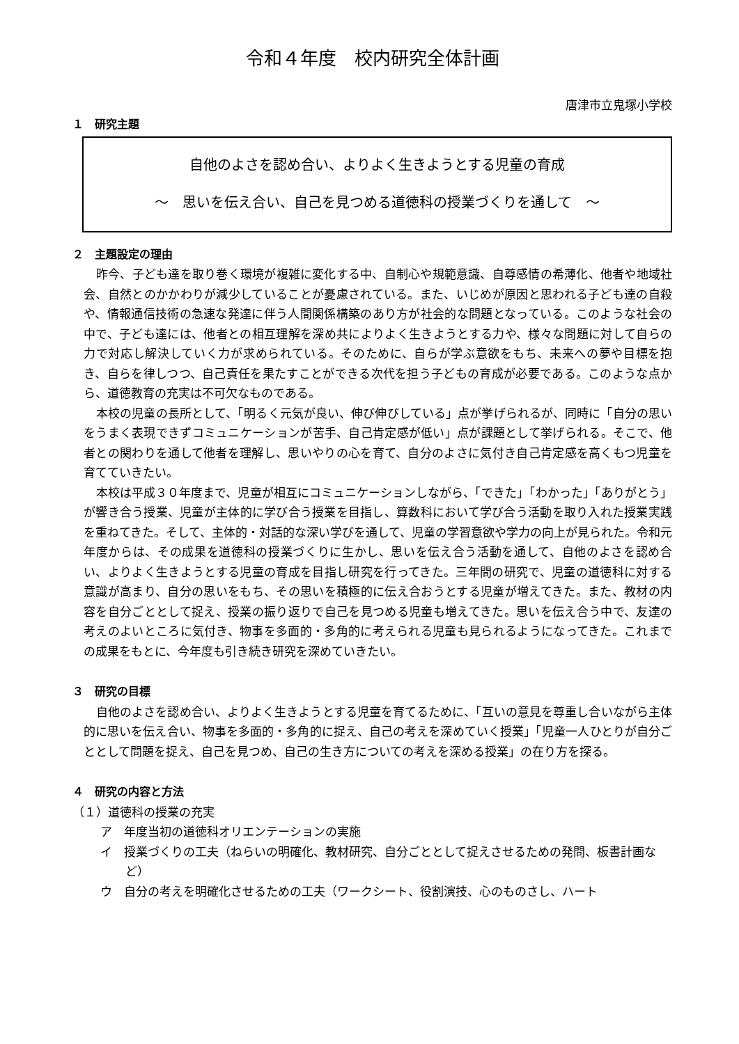令和４年度　校内研究全体計画
唐津市立鬼塚小学校
１　研究主題
自他のよさを認め合い、よりよく生きようとする児童の育成
～　思いを伝え合い、自己を見つめる道徳科の授業づくりを通して　～
２　主題設定の理由
昨今、子ども達を取り巻く環境が複雑に変化する中、自制心や規範意識、自尊感情の希薄化、他者や地域社会、自然とのかかわりが減少していることが憂慮されている。また、いじめが原因と思われる子ども達の自殺や、情報通信技術の急速な発達に伴う人間関係構築のあり方が社会的な問題となっている。このような社会の中で、子ども達には、他者との相互理解を深め共によりよく生きようとする力や、様々な問題に対して自らの力で対応し解決していく力が求められている。そのために、自らが学ぶ意欲をもち、未来への夢や目標を抱き、自らを律しつつ、自己責任を果たすことができる次代を担う子どもの育成が必要である。このような点から、道徳教育の充実は不可欠なものである。
本校の児童の長所として、「明るく元気が良い、伸び伸びしている」点が挙げられるが、同時に「自分の思いをうまく表現できずコミュニケーションが苦手、自己肯定感が低い」点が課題として挙げられる。そこで、他者との関わりを通して他者を理解し、思いやりの心を育て、自分のよさに気付き自己肯定感を高くもつ児童を育てていきたい。
本校は平成３０年度まで、児童が相互にコミュニケーションしながら、「できた」「わかった」「ありがとう」が響き合う授業、児童が主体的に学び合う授業を目指し、算数科において学び合う活動を取り入れた授業実践を重ねてきた。そして、主体的・対話的な深い学びを通して、児童の学習意欲や学力の向上が見られた。令和元年度からは、その成果を道徳科の授業づくりに生かし、思いを伝え合う活動を通して、自他のよさを認め合い、よりよく生きようとする児童の育成を目指し研究を行ってきた。三年間の研究で、児童の道徳科に対する意識が高まり、自分の思いをもち、その思いを積極的に伝え合おうとする児童が増えてきた。また、教材の内容を自分ごととして捉え、授業の振り返りで自己を見つめる児童も増えてきた。思いを伝え合う中で、友達の考えのよいところに気付き、物事を多面的・多角的に考えられる児童も見られるようになってきた。これまでの成果をもとに、今年度も引き続き研究を深めていきたい。
３　研究の目標
自他のよさを認め合い、よりよく生きようとする児童を育てるために、「互いの意見を尊重し合いながら主体的に思いを伝え合い、物事を多面的・多角的に捉え、自己の考えを深めていく授業」「児童一人ひとりが自分ごととして問題を捉え、自己を見つめ、自己の生き方についての考えを深める授業」の在り方を探る。
４　研究の内容と方法
（１）道徳科の授業の充実
ア　年度当初の道徳科オリエンテーションの実施
イ　授業づくりの工夫（ねらいの明確化、教材研究、自分ごととして捉えさせるための発問、板書計画など）
ウ　自分の考えを明確化させるための工夫（ワークシート、役割演技、心のものさし、ハート